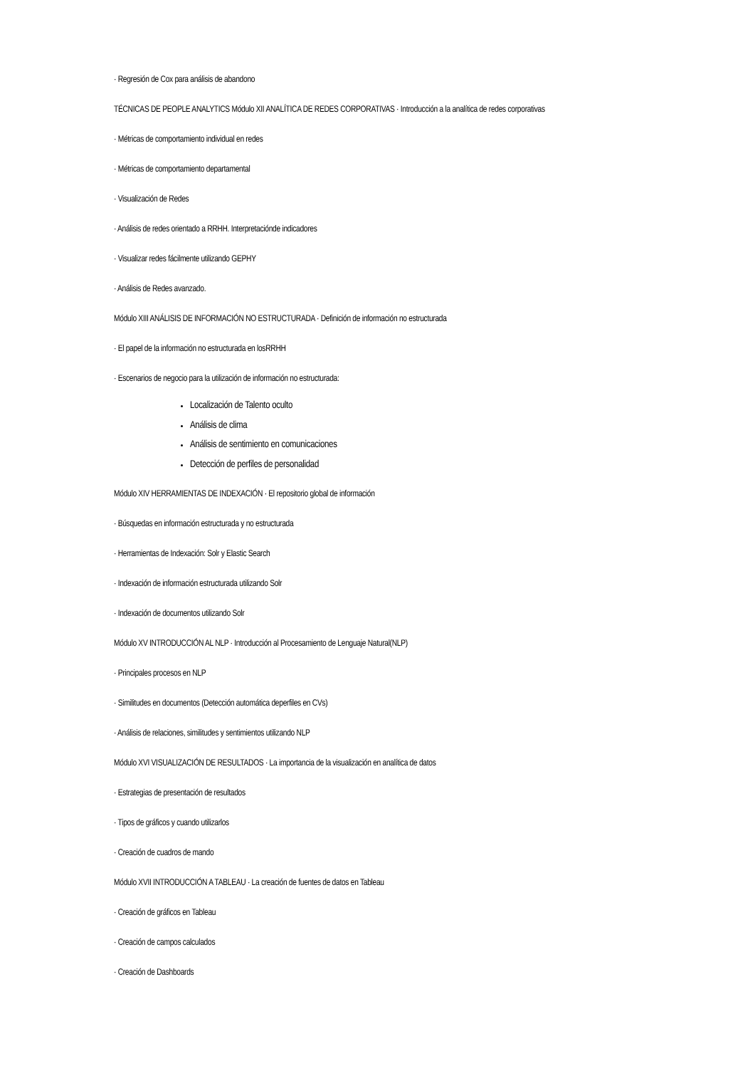· Regresión de Cox para análisis de abandono
TÉCNICAS DE PEOPLE ANALYTICS Módulo XII ANALÍTICA DE REDES CORPORATIVAS · Introducción a la analítica de redes corporativas
· Métricas de comportamiento individual en redes
· Métricas de comportamiento departamental
· Visualización de Redes
· Análisis de redes orientado a RRHH. Interpretaciónde indicadores
· Visualizar redes fácilmente utilizando GEPHY
· Análisis de Redes avanzado.
Módulo XIII ANÁLISIS DE INFORMACIÓN NO ESTRUCTURADA · Definición de información no estructurada
· El papel de la información no estructurada en losRRHH
· Escenarios de negocio para la utilización de información no estructurada:
Localización de Talento oculto
Análisis de clima
Análisis de sentimiento en comunicaciones
Detección de perfiles de personalidad
Módulo XIV HERRAMIENTAS DE INDEXACIÓN · El repositorio global de información
· Búsquedas en información estructurada y no estructurada
· Herramientas de Indexación: Solr y Elastic Search
· Indexación de información estructurada utilizando Solr
· Indexación de documentos utilizando Solr
Módulo XV INTRODUCCIÓN AL NLP · Introducción al Procesamiento de Lenguaje Natural(NLP)
· Principales procesos en NLP
· Similitudes en documentos (Detección automática deperfiles en CVs)
· Análisis de relaciones, similitudes y sentimientos utilizando NLP
Módulo XVI VISUALIZACIÓN DE RESULTADOS · La importancia de la visualización en analítica de datos
· Estrategias de presentación de resultados
· Tipos de gráficos y cuando utilizarlos
· Creación de cuadros de mando
Módulo XVII INTRODUCCIÓN A TABLEAU · La creación de fuentes de datos en Tableau
· Creación de gráficos en Tableau
· Creación de campos calculados
· Creación de Dashboards